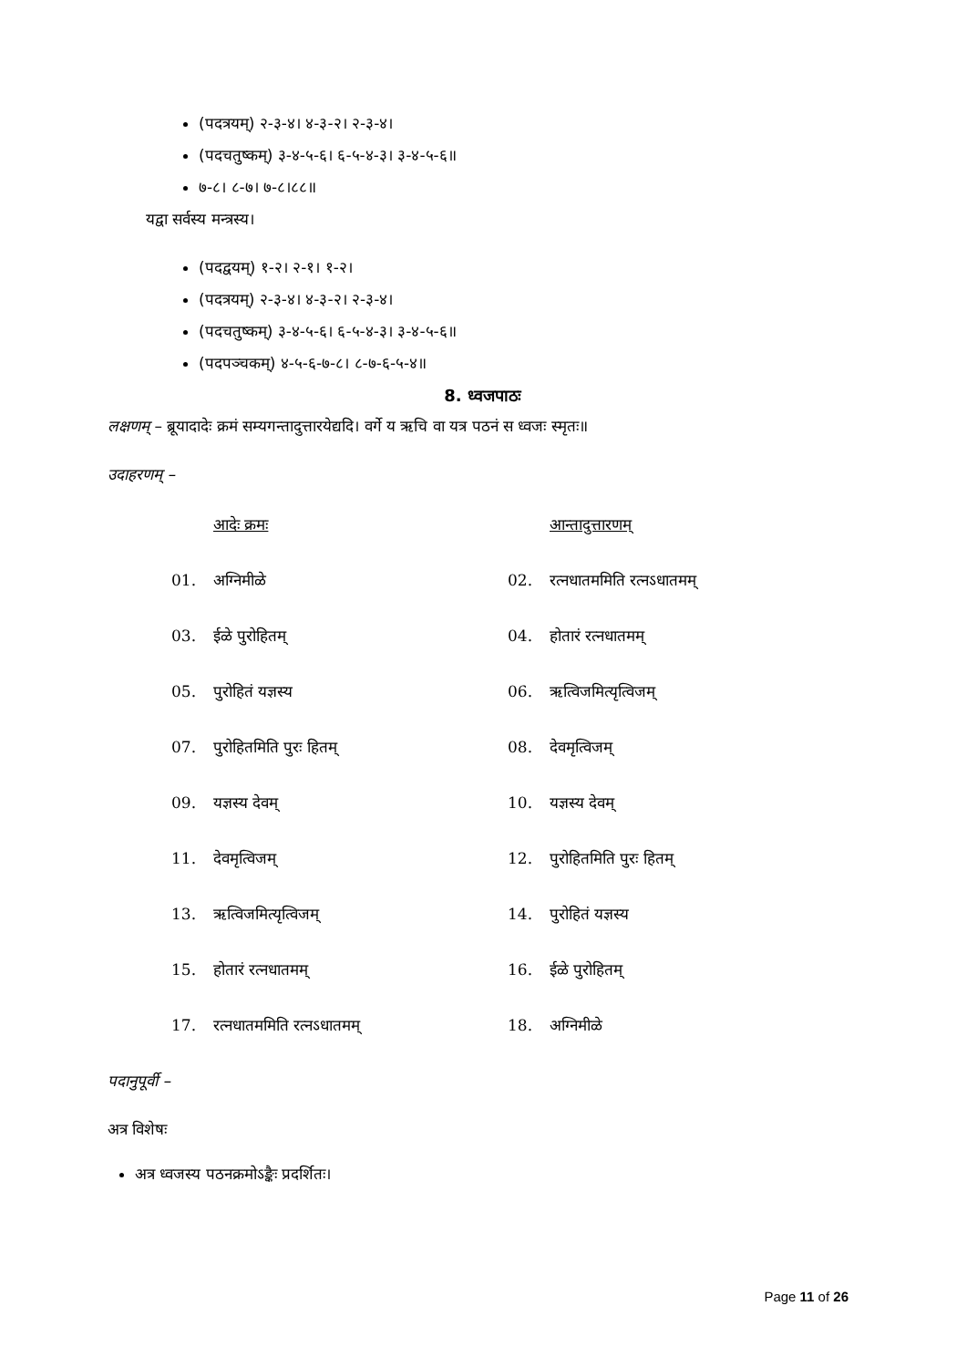(पदत्रयम्) २-३-४। ४-३-२। २-३-४।
(पदचतुष्कम्) ३-४-५-६। ६-५-४-३। ३-४-५-६॥
७-८। ८-७। ७-८।८८॥
यद्वा सर्वस्य मन्त्रस्य।
(पदद्वयम्) १-२। २-१। १-२।
(पदत्रयम्) २-३-४। ४-३-२। २-३-४।
(पदचतुष्कम्) ३-४-५-६। ६-५-४-३। ३-४-५-६॥
(पदपञ्चकम्) ४-५-६-७-८। ८-७-६-५-४॥
8. ध्वजपाठः
लक्षणम् – ब्रूयादादेः क्रमं सम्यगन्तादुत्तारयेद्यदि। वर्गे य ऋचि वा यत्र पठनं स ध्वजः स्मृतः॥
उदाहरणम् –
| | आदेः क्रमः | | आन्तादुत्तारणम् |
| 01. | अग्निमीळे | 02. | रत्नधातममिति रत्नऽधातमम् |
| 03. | ईळे पुरोहितम् | 04. | होतारं रत्नधातमम् |
| 05. | पुरोहितं यज्ञस्य | 06. | ऋत्विजमित्यृत्विजम् |
| 07. | पुरोहितमिति पुरः हितम् | 08. | देवमृत्विजम् |
| 09. | यज्ञस्य देवम् | 10. | यज्ञस्य देवम् |
| 11. | देवमृत्विजम् | 12. | पुरोहितमिति पुरः हितम् |
| 13. | ऋत्विजमित्यृत्विजम् | 14. | पुरोहितं यज्ञस्य |
| 15. | होतारं रत्नधातमम् | 16. | ईळे पुरोहितम् |
| 17. | रत्नधातममिति रत्नऽधातमम् | 18. | अग्निमीळे |
पदानुपूर्वी –
अत्र विशेषः
अत्र ध्वजस्य पठनक्रमोऽङ्कैः प्रदर्शितः।
Page 11 of 26